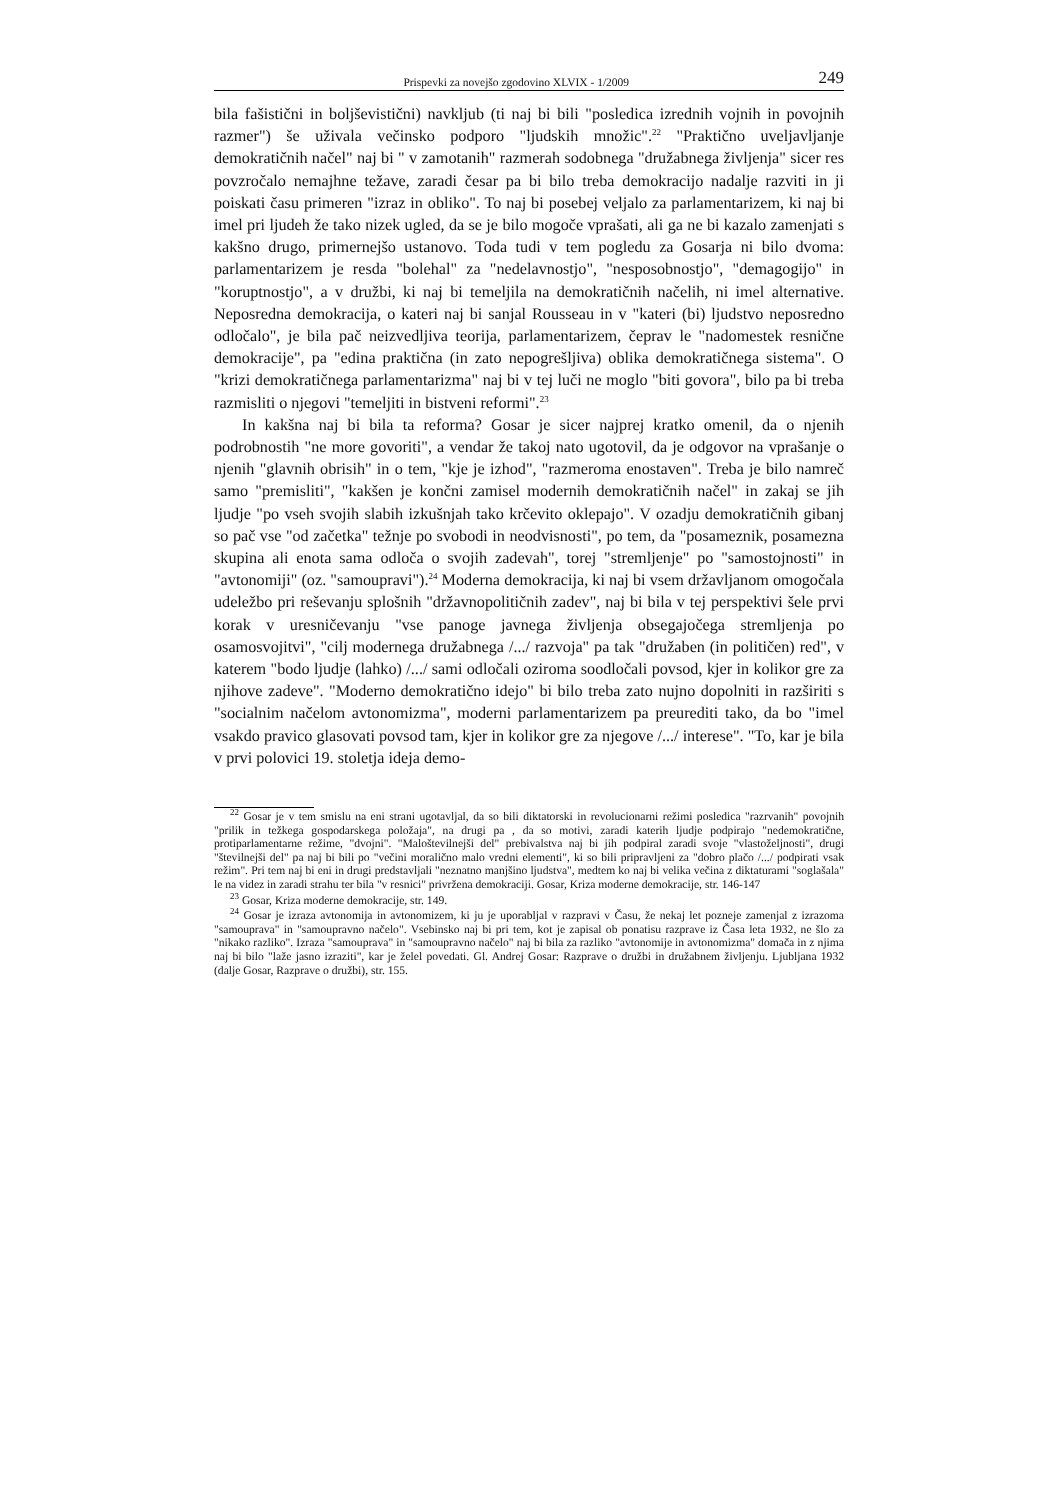Prispevki za novejšo zgodovino XLVIX - 1/2009 249
bila fašistični in boljševistični) navkljub (ti naj bi bili "posledica izrednih vojnih in povojnih razmer") še uživala večinsko podporo "ljudskih množic".<sup>22</sup> "Praktično uveljavljanje demokratičnih načel" naj bi " v zamotanih" razmerah sodobnega "družabnega življenja" sicer res povzročalo nemajhne težave, zaradi česar pa bi bilo treba demokracijo nadalje razviti in ji poiskati času primeren "izraz in obliko". To naj bi posebej veljalo za parlamentarizem, ki naj bi imel pri ljudeh že tako nizek ugled, da se je bilo mogoče vprašati, ali ga ne bi kazalo zamenjati s kakšno drugo, primernejšo ustanovo. Toda tudi v tem pogledu za Gosarja ni bilo dvoma: parlamentarizem je resda "bolehal" za "nedelavnostjo", "nesposobnostjo", "demagogijo" in "koruptnostjo", a v družbi, ki naj bi temeljila na demokratičnih načelih, ni imel alternative. Neposredna demokracija, o kateri naj bi sanjal Rousseau in v "kateri (bi) ljudstvo neposredno odločalo", je bila pač neizvedljiva teorija, parlamentarizem, čeprav le "nadomestek resnične demokracije", pa "edina praktična (in zato nepogrešljiva) oblika demokratičnega sistema". O "krizi demokratičnega parlamentarizma" naj bi v tej luči ne moglo "biti govora", bilo pa bi treba razmisliti o njegovi "temeljiti in bistveni reformi".<sup>23</sup>
In kakšna naj bi bila ta reforma? Gosar je sicer najprej kratko omenil, da o njenih podrobnostih "ne more govoriti", a vendar že takoj nato ugotovil, da je odgovor na vprašanje o njenih "glavnih obrisih" in o tem, "kje je izhod", "razmeroma enostaven". Treba je bilo namreč samo "premisliti", "kakšen je končni zamisel modernih demokratičnih načel" in zakaj se jih ljudje "po vseh svojih slabih izkušnjah tako krčevito oklepajo". V ozadju demokratičnih gibanj so pač vse "od začetka" težnje po svobodi in neodvisnosti", po tem, da "posameznik, posamezna skupina ali enota sama odloča o svojih zadevah", torej "stremljenje" po "samostojnosti" in "avtonomiji" (oz. "samoupravi").<sup>24</sup> Moderna demokracija, ki naj bi vsem državljanom omogočala udeležbo pri reševanju splošnih "državnopolitičnih zadev", naj bi bila v tej perspektivi šele prvi korak v uresničevanju "vse panoge javnega življenja obsegajočega stremljenja po osamosvojitvi", "cilj modernega družabnega /.../ razvoja" pa tak "družaben (in političen) red", v katerem "bodo ljudje (lahko) /.../ sami odločali oziroma soodločali povsod, kjer in kolikor gre za njihove zadeve". "Moderno demokratično idejo" bi bilo treba zato nujno dopolniti in razširiti s "socialnim načelom avtonomizma", moderni parlamentarizem pa preurediti tako, da bo "imel vsakdo pravico glasovati povsod tam, kjer in kolikor gre za njegove /.../ interese". "To, kar je bila v prvi polovici 19. stoletja ideja demo-
<sup>22</sup> Gosar je v tem smislu na eni strani ugotavljal, da so bili diktatorski in revolucionarni režimi posledica "razrvanih" povojnih "prilik in težkega gospodarskega položaja", na drugi pa , da so motivi, zaradi katerih ljudje podpirajo "nedemokratične, protiparlamentarne režime, "dvojni". "Maloštevilnejši del" prebivalstva naj bi jih podpiral zaradi svoje "vlastoželjnosti", drugi "številnejši del" pa naj bi bili po "večini moralično malo vredni elementi", ki so bili pripravljeni za "dobro plačo /.../ podpirati vsak režim". Pri tem naj bi eni in drugi predstavljali "neznatno manjšino ljudstva", medtem ko naj bi velika večina z diktaturami "soglašala" le na videz in zaradi strahu ter bila "v resnici" privržena demokraciji. Gosar, Kriza moderne demokracije, str. 146-147
<sup>23</sup> Gosar, Kriza moderne demokracije, str. 149.
<sup>24</sup> Gosar je izraza avtonomija in avtonomizem, ki ju je uporabljal v razpravi v Času, že nekaj let pozneje zamenjal z izrazoma "samouprava" in "samoupravno načelo". Vsebinsko naj bi pri tem, kot je zapisal ob ponatisu razprave iz Časa leta 1932, ne šlo za "nikako razliko". Izraza "samouprava" in "samoupravno načelo" naj bi bila za razliko "avtonomije in avtonomizma" domača in z njima naj bi bilo "laže jasno izraziti", kar je želel povedati. Gl. Andrej Gosar: Razprave o družbi in družabnem življenju. Ljubljana 1932 (dalje Gosar, Razprave o družbi), str. 155.